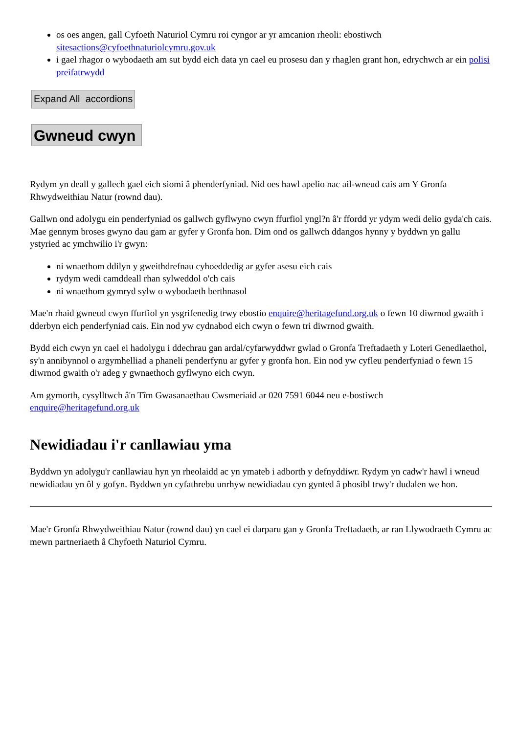os oes angen, gall Cyfoeth Naturiol Cymru roi cyngor ar yr amcanion rheoli: ebostiwch sitesactions@cyfoethnaturiolcymru.gov.uk
i gael rhagor o wybodaeth am sut bydd eich data yn cael eu prosesu dan y rhaglen grant hon, edrychwch ar ein polisi preifatrwydd
Expand All accordions
Gwneud cwyn
Rydym yn deall y gallech gael eich siomi â phenderfyniad. Nid oes hawl apelio nac ail-wneud cais am Y Gronfa Rhwydweithiau Natur (rownd dau).
Gallwn ond adolygu ein penderfyniad os gallwch gyflwyno cwyn ffurfiol yngl?n â'r ffordd yr ydym wedi delio gyda'ch cais. Mae gennym broses gwyno dau gam ar gyfer y Gronfa hon. Dim ond os gallwch ddangos hynny y byddwn yn gallu ystyried ac ymchwilio i'r gwyn:
ni wnaethom ddilyn y gweithdrefnau cyhoeddedig ar gyfer asesu eich cais
rydym wedi camddeall rhan sylweddol o'ch cais
ni wnaethom gymryd sylw o wybodaeth berthnasol
Mae'n rhaid gwneud cwyn ffurfiol yn ysgrifenedig trwy ebostio enquire@heritagefund.org.uk o fewn 10 diwrnod gwaith i dderbyn eich penderfyniad cais. Ein nod yw cydnabod eich cwyn o fewn tri diwrnod gwaith.
Bydd eich cwyn yn cael ei hadolygu i ddechrau gan ardal/cyfarwyddwr gwlad o Gronfa Treftadaeth y Loteri Genedlaethol, sy'n annibynnol o argymhelliad a phaneli penderfynu ar gyfer y gronfa hon. Ein nod yw cyfleu penderfyniad o fewn 15 diwrnod gwaith o'r adeg y gwnaethoch gyflwyno eich cwyn.
Am gymorth, cysylltwch â'n Tîm Gwasanaethau Cwsmeriaid ar 020 7591 6044 neu e-bostiwch enquire@heritagefund.org.uk
Newidiadau i'r canllawiau yma
Byddwn yn adolygu'r canllawiau hyn yn rheolaidd ac yn ymateb i adborth y defnyddiwr. Rydym yn cadw'r hawl i wneud newidiadau yn ôl y gofyn. Byddwn yn cyfathrebu unrhyw newidiadau cyn gynted â phosibl trwy'r dudalen we hon.
Mae'r Gronfa Rhwydweithiau Natur (rownd dau) yn cael ei darparu gan y Gronfa Treftadaeth, ar ran Llywodraeth Cymru ac mewn partneriaeth â Chyfoeth Naturiol Cymru.